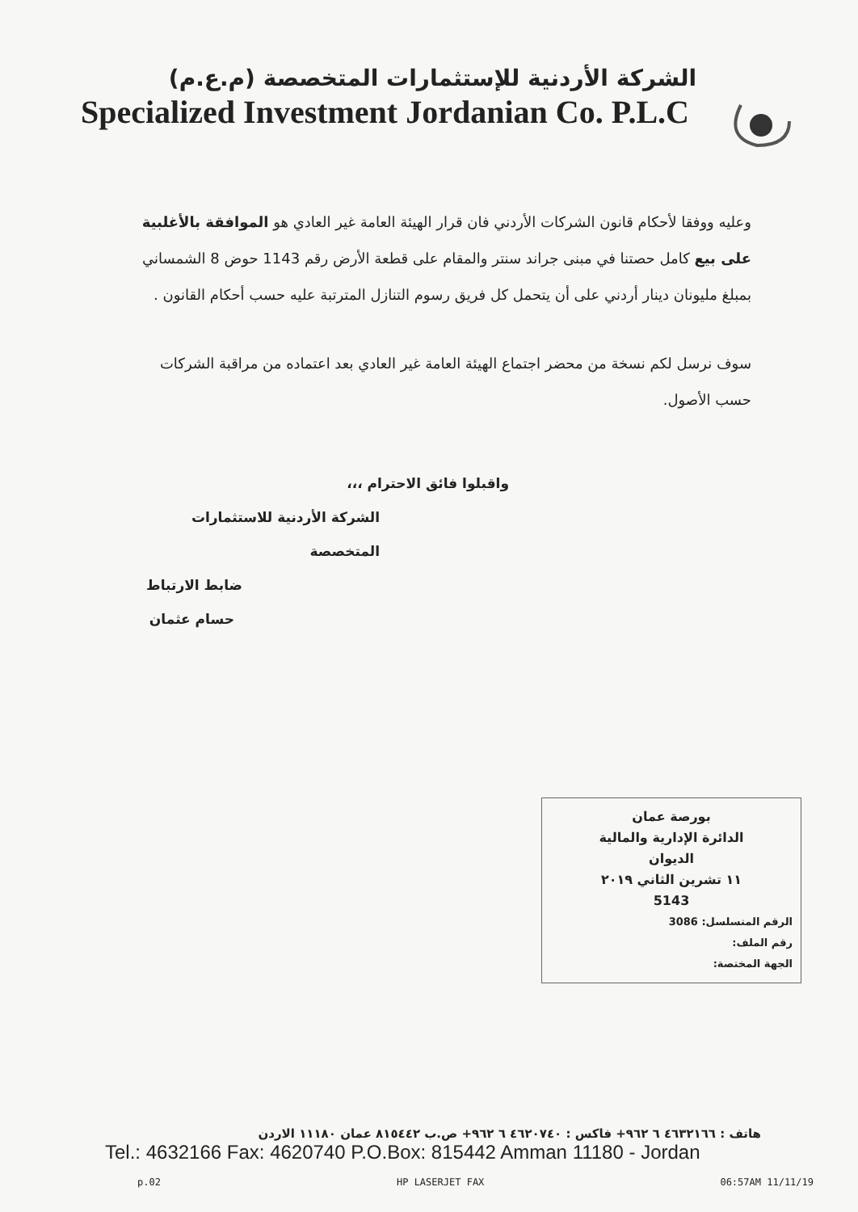الشركة الأردنية للإستثمارات المتخصصة (م.ع.م)
Specialized Investment Jordanian Co. P.L.C
وعليه ووفقا لأحكام قانون الشركات الأردني فان قرار الهيئة العامة غير العادي هو الموافقة بالأغلبية على بيع كامل حصتنا في مبنى جراند سنتر والمقام على قطعة الأرض رقم 1143 حوض 8 الشمساني بمبلغ مليونان دينار أردني على أن يتحمل كل فريق رسوم التنازل المترتبة عليه حسب أحكام القانون .
سوف نرسل لكم نسخة من محضر اجتماع الهيئة العامة غير العادي بعد اعتماده من مراقبة الشركات حسب الأصول.
واقبلوا فائق الاحترام ،،،
الشركة الأردنية للاستثمارات المتخصصة
ضابط الارتباط
حسام عثمان
بورصة عمان
الدائرة الإدارية والمالية
الديوان
١١ تشرين الثاني ٢٠١٩
5143
الرقم المتسلسل: 3086
رقم الملف:
الجهة المختصة:
هاتف : ٤٦٣٢١٦٦ ٦ ٩٦٢+ فاكس : ٤٦٢٠٧٤٠ ٦ ٩٦٢+ ص.ب ٨١٥٤٤٢ عمان ١١١٨٠ الاردن
Tel.: 4632166 Fax: 4620740 P.O.Box: 815442 Amman 11180 - Jordan
p.02 HP LASERJET FAX 06:57AM 11/11/19